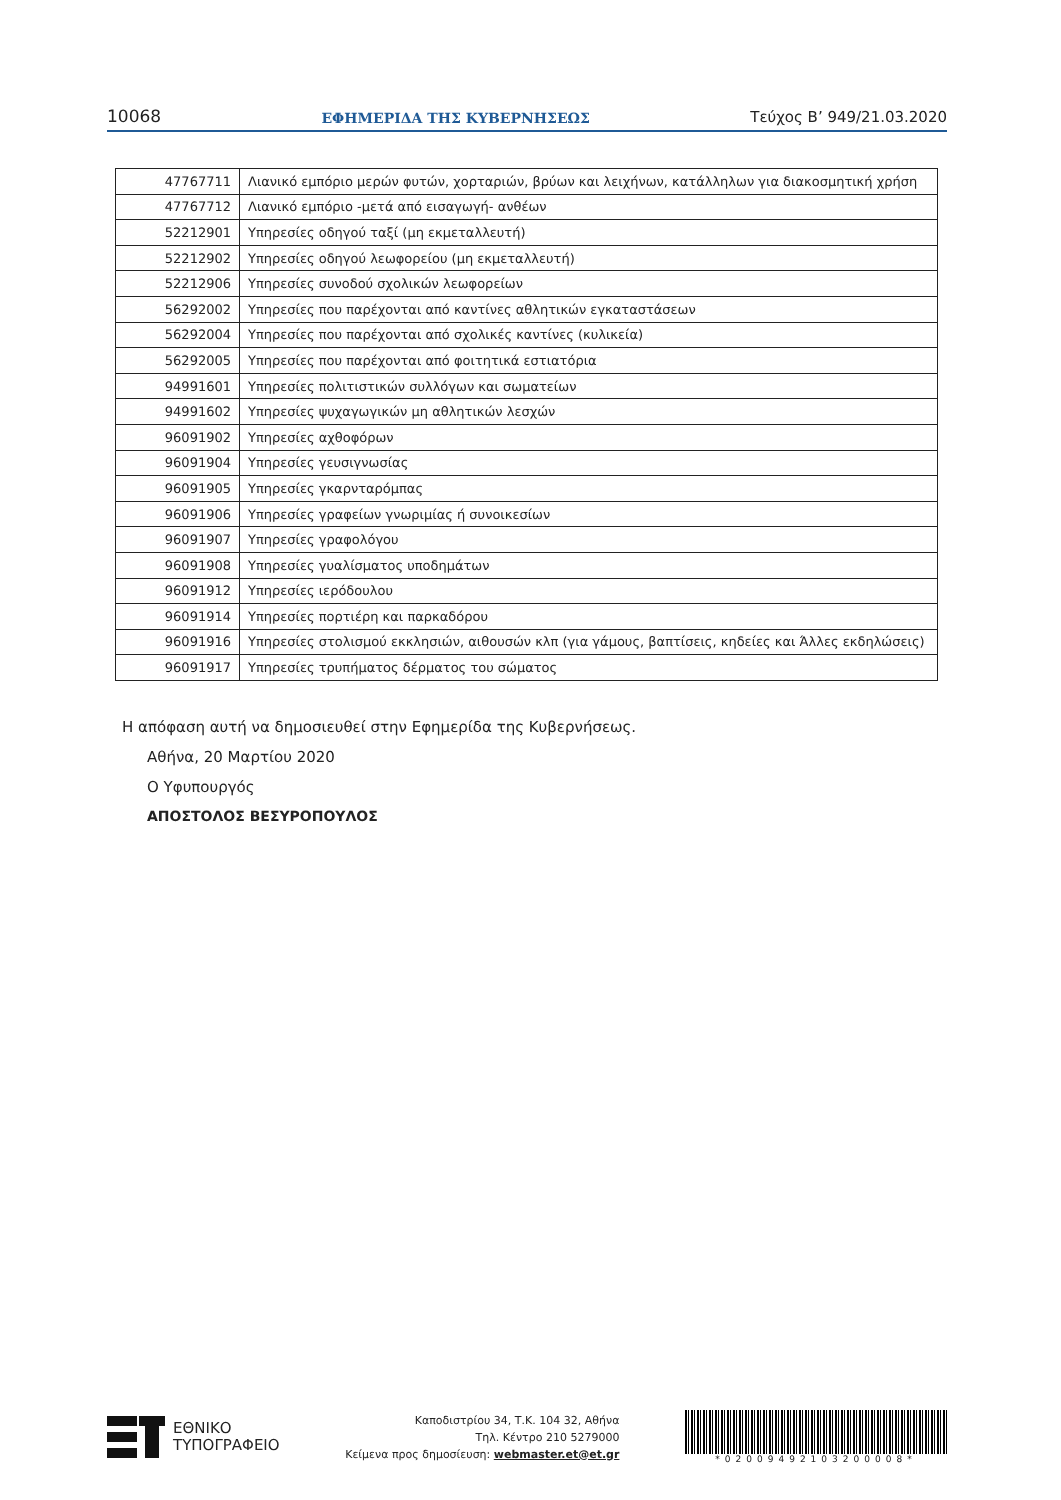10068 ΕΦΗΜΕΡΙΔΑ ΤΗΣ ΚΥΒΕΡΝΗΣΕΩΣ Τεύχος B’ 949/21.03.2020
| 47767711 | Λιανικό εμπόριο μερών φυτών, χορταριών, βρύων και λειχήνων, κατάλληλων για διακοσμητική χρήση |
| 47767712 | Λιανικό εμπόριο -μετά από εισαγωγή- ανθέων |
| 52212901 | Υπηρεσίες οδηγού ταξί (μη εκμεταλλευτή) |
| 52212902 | Υπηρεσίες οδηγού λεωφορείου (μη εκμεταλλευτή) |
| 52212906 | Υπηρεσίες συνοδού σχολικών λεωφορείων |
| 56292002 | Υπηρεσίες που παρέχονται από καντίνες αθλητικών εγκαταστάσεων |
| 56292004 | Υπηρεσίες που παρέχονται από σχολικές καντίνες (κυλικεία) |
| 56292005 | Υπηρεσίες που παρέχονται από φοιτητικά εστιατόρια |
| 94991601 | Υπηρεσίες πολιτιστικών συλλόγων και σωματείων |
| 94991602 | Υπηρεσίες ψυχαγωγικών μη αθλητικών λεσχών |
| 96091902 | Υπηρεσίες αχθοφόρων |
| 96091904 | Υπηρεσίες γευσιγνωσίας |
| 96091905 | Υπηρεσίες γκαρνταρόμπας |
| 96091906 | Υπηρεσίες γραφείων γνωριμίας ή συνοικεσίων |
| 96091907 | Υπηρεσίες γραφολόγου |
| 96091908 | Υπηρεσίες γυαλίσματος υποδημάτων |
| 96091912 | Υπηρεσίες ιερόδουλου |
| 96091914 | Υπηρεσίες πορτιέρη και παρκαδόρου |
| 96091916 | Υπηρεσίες στολισμού εκκλησιών, αιθουσών κλπ (για γάμους, βαπτίσεις, κηδείες και Άλλες εκδηλώσεις) |
| 96091917 | Υπηρεσίες τρυπήματος δέρματος του σώματος |
Η απόφαση αυτή να δημοσιευθεί στην Εφημερίδα της Κυβερνήσεως.
Αθήνα, 20 Μαρτίου 2020
Ο Υφυπουργός
ΑΠΟΣΤΟΛΟΣ ΒΕΣΥΡΟΠΟΥΛΟΣ
ΕΘΝΙΚΟ
ΤΥΠΟΓΡΑΦΕΙΟ
Καποδιστρίου 34, Τ.Κ. 104 32, Αθήνα
Τηλ. Κέντρο 210 5279000
Κείμενα προς δημοσίευση: webmaster.et@et.gr
*02009492103200008*